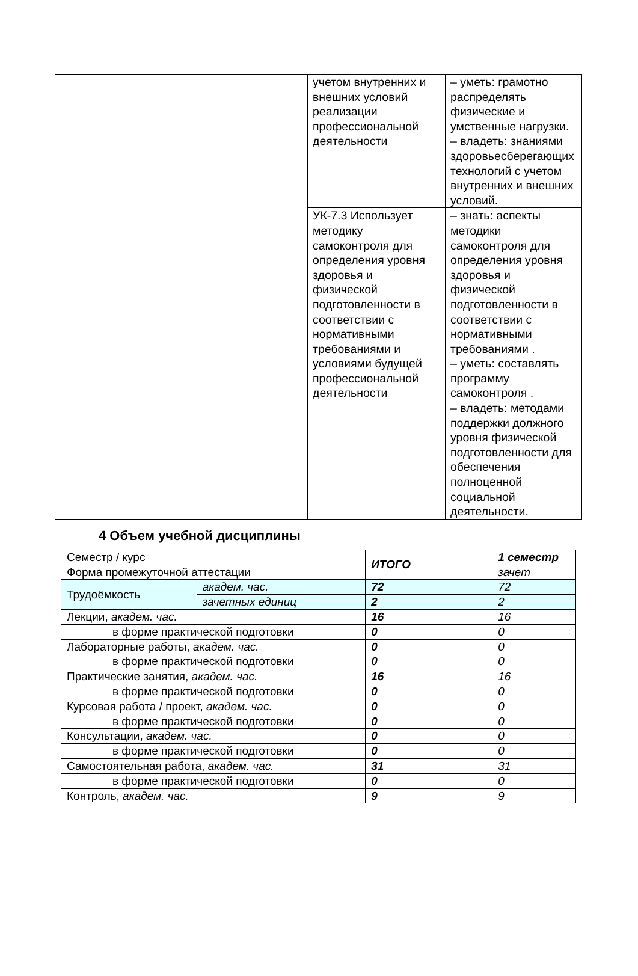| | | учетом внутренних и внешних условий реализации профессиональной деятельности | – уметь: грамотно распределять физические и умственные нагрузки. – владеть: знаниями здоровьесберегающих технологий с учетом внутренних и внешних условий. |
| | | УК-7.3 Использует методику самоконтроля для определения уровня здоровья и физической подготовленности в соответствии с нормативными требованиями и условиями будущей профессиональной деятельности | – знать: аспекты методики самоконтроля для определения уровня здоровья и физической подготовленности в соответствии с нормативными требованиями . – уметь: составлять программу самоконтроля . – владеть: методами поддержки должного уровня физической подготовленности для обеспечения полноценной социальной деятельности. |
4 Объем учебной дисциплины
| Семестр / курс | | ИТОГО | 1 семестр |
| Форма промежуточной аттестации | | | зачет |
| Трудоёмкость | академ. час. | 72 | 72 |
| | зачетных единиц | 2 | 2 |
| Лекции, академ. час. | | 16 | 16 |
| в форме практической подготовки | | 0 | 0 |
| Лабораторные работы, академ. час. | | 0 | 0 |
| в форме практической подготовки | | 0 | 0 |
| Практические занятия, академ. час. | | 16 | 16 |
| в форме практической подготовки | | 0 | 0 |
| Курсовая работа / проект, академ. час. | | 0 | 0 |
| в форме практической подготовки | | 0 | 0 |
| Консультации, академ. час. | | 0 | 0 |
| в форме практической подготовки | | 0 | 0 |
| Самостоятельная работа, академ. час. | | 31 | 31 |
| в форме практической подготовки | | 0 | 0 |
| Контроль, академ. час. | | 9 | 9 |